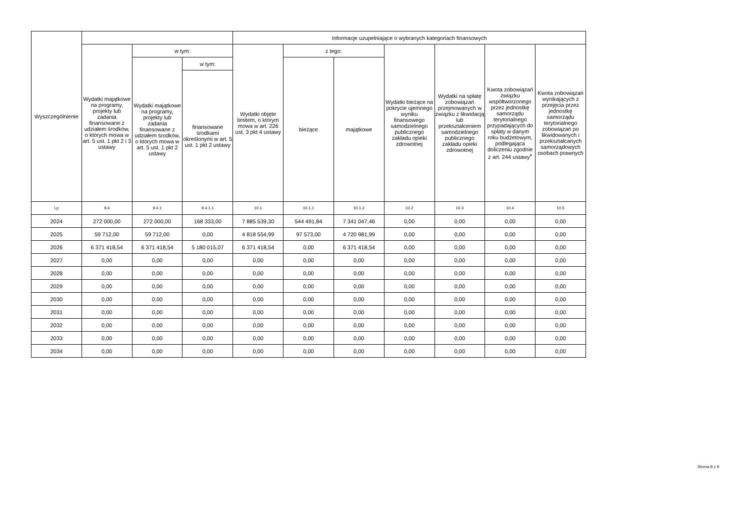| Wyszczególnienie | | | | Informacje uzupełniające o wybranych kategoriach finansowych | | | | | | |
| --- | --- | --- | --- | --- | --- | --- | --- | --- | --- | --- |
| | Wydatki majątkowe na programy, projekty lub zadania finansowane z udziałem środków, o których mowa w art. 5 ust. 1 pkt 2 i 3 ustawy | w tym: | | Wydatki objęte limitem, o którym mowa w art. 226 ust. 3 pkt 4 ustawy | z tego: | | Wydatki bieżące na pokrycie ujemnego wyniku finansowego samodzielnego publicznego zakładu opieki zdrowotnej | Wydatki na spłatę zobowiązań przejmowanych w związku z likwidacją lub przekształceniem samodzielnego publicznego zakładu opieki zdrowotnej | Kwota zobowiązań związku współtworzonego przez jednostkę samorządu terytorialnego przypadających do spłaty w danym roku budżetowym, podlegająca doliczeniu zgodnie z art. 244 ustawy<sup>x</sup> | Kwota zobowiązań wynikających z przejęcia przez jednostkę samorządu terytorialnego zobowiązań po likwidowanych i przekształcanych samorządowych osobach prawnych |
| | | Wydatki majątkowe na programy, projekty lub zadania finansowane z udziałem środków, o których mowa w art. 5 ust. 1 pkt 2 ustawy | w tym: | | bieżące | majątkowe | | | | |
| | | | finansowane środkami określonymi w art. 5 ust. 1 pkt 2 ustawy | | | | | | | |
| Lp | 9.4 | 9.4.1 | 9.4.1.1 | 10.1 | 10.1.1 | 10.1.2 | 10.2 | 10.3 | 10.4 | 10.5 |
| 2024 | 272 000,00 | 272 000,00 | 168 333,00 | 7 885 539,30 | 544 491,84 | 7 341 047,46 | 0,00 | 0,00 | 0,00 | 0,00 |
| 2025 | 59 712,00 | 59 712,00 | 0,00 | 4 818 554,99 | 97 573,00 | 4 720 981,99 | 0,00 | 0,00 | 0,00 | 0,00 |
| 2026 | 6 371 418,54 | 6 371 418,54 | 5 180 015,07 | 6 371 418,54 | 0,00 | 6 371 418,54 | 0,00 | 0,00 | 0,00 | 0,00 |
| 2027 | 0,00 | 0,00 | 0,00 | 0,00 | 0,00 | 0,00 | 0,00 | 0,00 | 0,00 | 0,00 |
| 2028 | 0,00 | 0,00 | 0,00 | 0,00 | 0,00 | 0,00 | 0,00 | 0,00 | 0,00 | 0,00 |
| 2029 | 0,00 | 0,00 | 0,00 | 0,00 | 0,00 | 0,00 | 0,00 | 0,00 | 0,00 | 0,00 |
| 2030 | 0,00 | 0,00 | 0,00 | 0,00 | 0,00 | 0,00 | 0,00 | 0,00 | 0,00 | 0,00 |
| 2031 | 0,00 | 0,00 | 0,00 | 0,00 | 0,00 | 0,00 | 0,00 | 0,00 | 0,00 | 0,00 |
| 2032 | 0,00 | 0,00 | 0,00 | 0,00 | 0,00 | 0,00 | 0,00 | 0,00 | 0,00 | 0,00 |
| 2033 | 0,00 | 0,00 | 0,00 | 0,00 | 0,00 | 0,00 | 0,00 | 0,00 | 0,00 | 0,00 |
| 2034 | 0,00 | 0,00 | 0,00 | 0,00 | 0,00 | 0,00 | 0,00 | 0,00 | 0,00 | 0,00 |
Strona 8 z 9